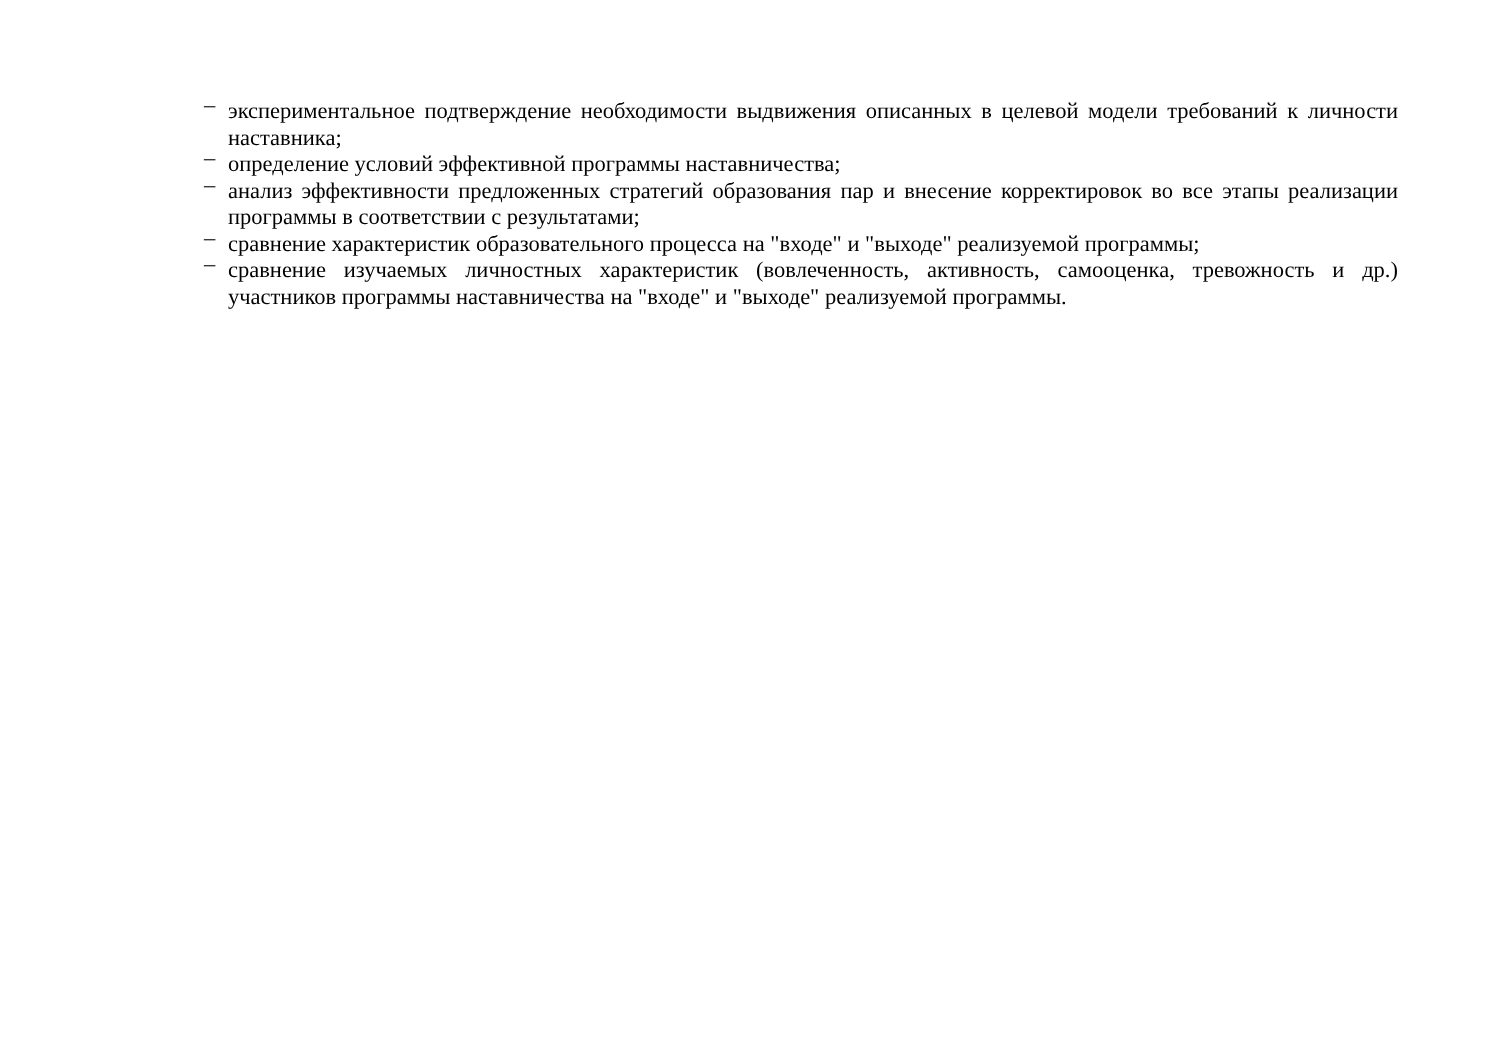– экспериментальное подтверждение необходимости выдвижения описанных в целевой модели требований к личности наставника;
– определение условий эффективной программы наставничества;
– анализ эффективности предложенных стратегий образования пар и внесение корректировок во все этапы реализации программы в соответствии с результатами;
– сравнение характеристик образовательного процесса на "входе" и "выходе" реализуемой программы;
– сравнение изучаемых личностных характеристик (вовлеченность, активность, самооценка, тревожность и др.) участников программы наставничества на "входе" и "выходе" реализуемой программы.